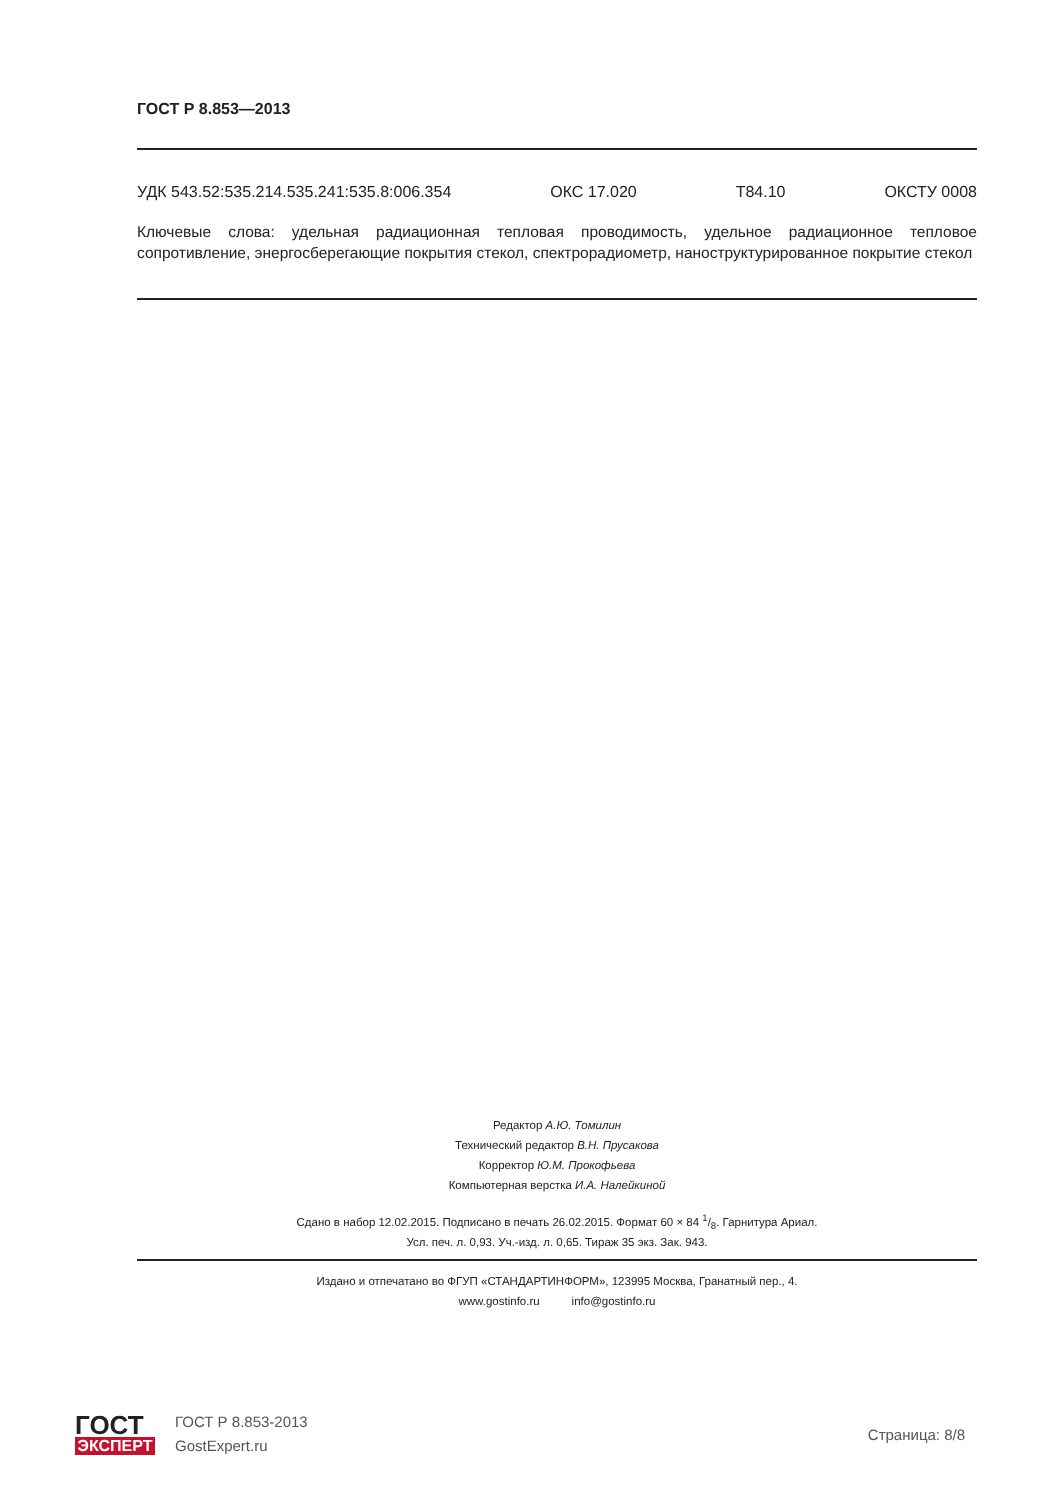ГОСТ Р 8.853—2013
УДК 543.52:535.214.535.241:535.8:006.354 ОКС 17.020 Т84.10 ОКСТУ 0008
Ключевые слова: удельная радиационная тепловая проводимость, удельное радиационное тепловое сопротивление, энергосберегающие покрытия стекол, спектрорадиометр, наноструктурированное покрытие стекол
Редактор А.Ю. Томилин
Технический редактор В.Н. Прусакова
Корректор Ю.М. Прокофьева
Компьютерная верстка И.А. Налейкиной
Сдано в набор 12.02.2015. Подписано в печать 26.02.2015. Формат 60 × 84 1/8. Гарнитура Ариал.
Усл. печ. л. 0,93. Уч.-изд. л. 0,65. Тираж 35 экз. Зак. 943.
Издано и отпечатано во ФГУП «СТАНДАРТИНФОРМ», 123995 Москва, Гранатный пер., 4.
www.gostinfo.ru info@gostinfo.ru
ГОСТ
ЭКСПЕРТ
ГОСТ Р 8.853-2013
GostExpert.ru
Страница: 8/8